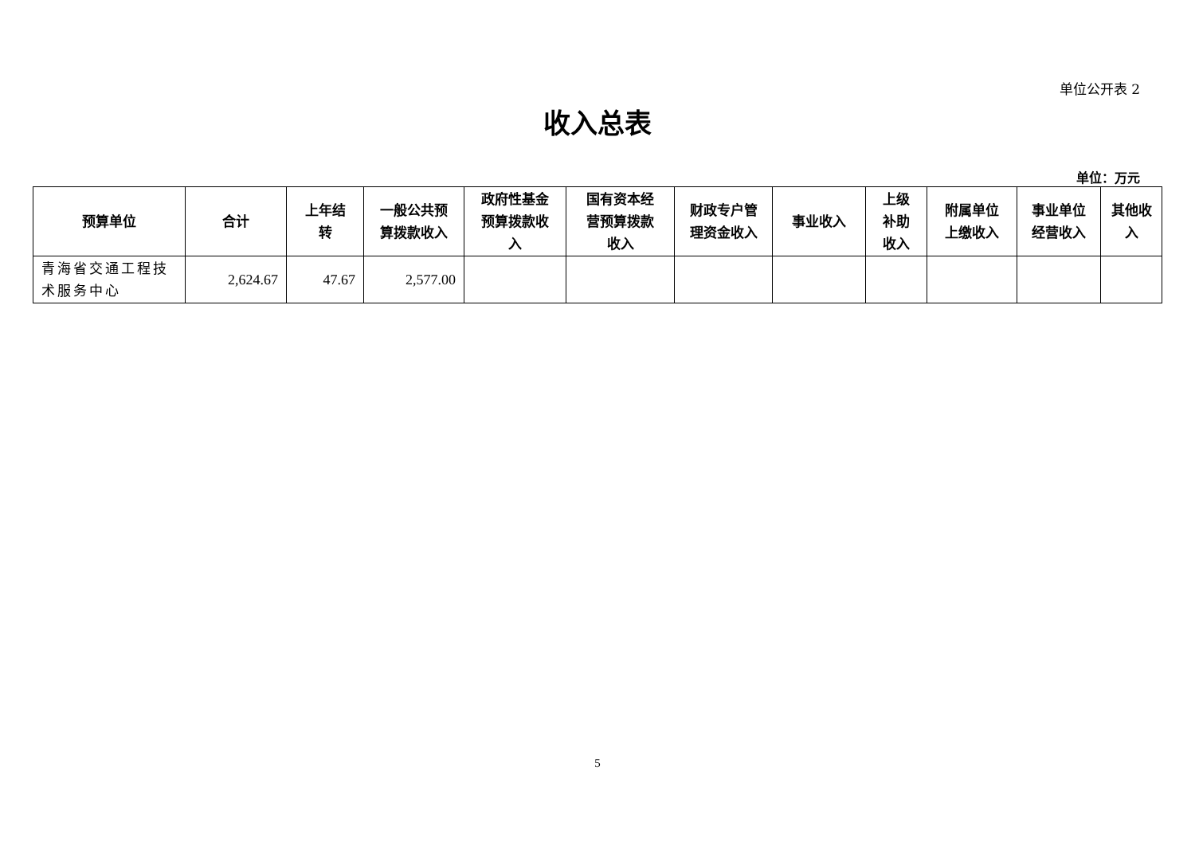单位公开表 2
收入总表
单位：万元
| 预算单位 | 合计 | 上年结 转 | 一般公共预 算拨款收入 | 政府性基金 预算拨款收 入 | 国有资本经 营预算拨款 收入 | 财政专户管 理资金收入 | 事业收入 | 上级 补助 收入 | 附属单位 上缴收入 | 事业单位 经营收入 | 其他收 入 |
| --- | --- | --- | --- | --- | --- | --- | --- | --- | --- | --- | --- |
| 青海省交通工程技术服务中心 | 2,624.67 | 47.67 | 2,577.00 | | | | | | | | |
5